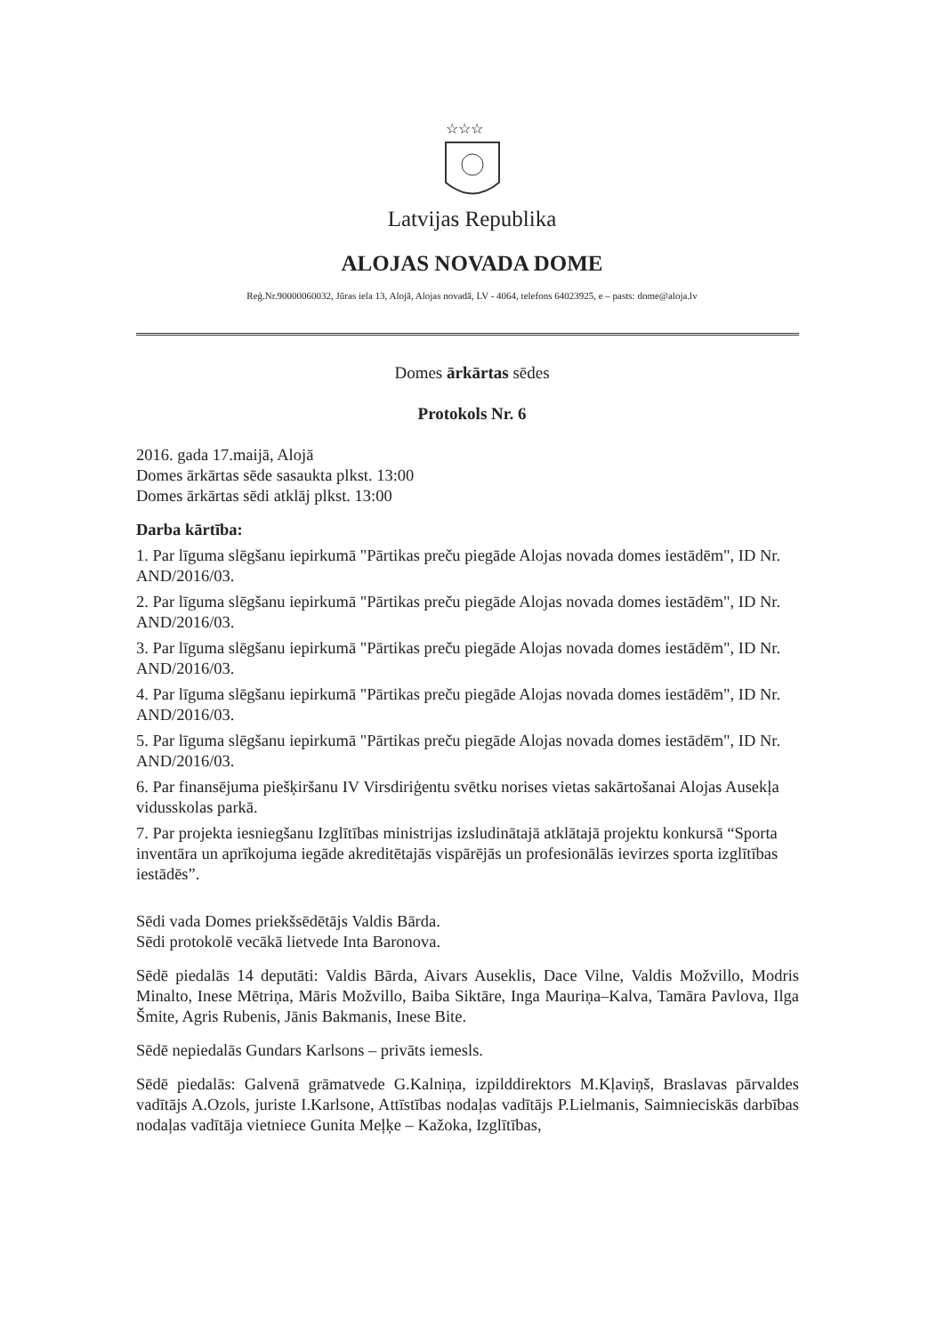☆☆☆
Latvijas Republika
ALOJAS NOVADA DOME
Reģ.Nr.90000060032, Jūras iela 13, Alojā, Alojas novadā, LV - 4064, telefons 64023925, e – pasts: dome@aloja.lv
Domes ārkārtas sēdes
Protokols Nr. 6
2016. gada 17.maijā, Alojā
Domes ārkārtas sēde sasaukta plkst. 13:00
Domes ārkārtas sēdi atklāj plkst. 13:00
Darba kārtība:
1. Par līguma slēgšanu iepirkumā "Pārtikas preču piegāde Alojas novada domes iestādēm", ID Nr. AND/2016/03.
2. Par līguma slēgšanu iepirkumā "Pārtikas preču piegāde Alojas novada domes iestādēm", ID Nr. AND/2016/03.
3. Par līguma slēgšanu iepirkumā "Pārtikas preču piegāde Alojas novada domes iestādēm", ID Nr. AND/2016/03.
4. Par līguma slēgšanu iepirkumā "Pārtikas preču piegāde Alojas novada domes iestādēm", ID Nr. AND/2016/03.
5. Par līguma slēgšanu iepirkumā "Pārtikas preču piegāde Alojas novada domes iestādēm", ID Nr. AND/2016/03.
6. Par finansējuma piešķiršanu IV Virsdiriģentu svētku norises vietas sakārtošanai Alojas Ausekļa vidusskolas parkā.
7. Par projekta iesniegšanu Izglītības ministrijas izsludinātajā atklātajā projektu konkursā “Sporta inventāra un aprīkojuma iegāde akreditētajās vispārējās un profesionālās ievirzes sporta izglītības iestādēs”.
Sēdi vada Domes priekšsēdētājs Valdis Bārda.
Sēdi protokolē vecākā lietvede Inta Baronova.
Sēdē piedalās 14 deputāti: Valdis Bārda, Aivars Auseklis, Dace Vilne, Valdis Možvillo, Modris Minalto, Inese Mētriņa, Māris Možvillo, Baiba Siktāre, Inga Mauriņa–Kalva, Tamāra Pavlova, Ilga Šmite, Agris Rubenis, Jānis Bakmanis, Inese Bite.
Sēdē nepiedalās Gundars Karlsons – privāts iemesls.
Sēdē piedalās: Galvenā grāmatvede G.Kalniņa, izpilddirektors M.Kļaviņš, Braslavas pārvaldes vadītājs A.Ozols, juriste I.Karlsone, Attīstības nodaļas vadītājs P.Lielmanis, Saimnieciskās darbības nodaļas vadītāja vietniece Gunita Meļķe – Kažoka, Izglītības,